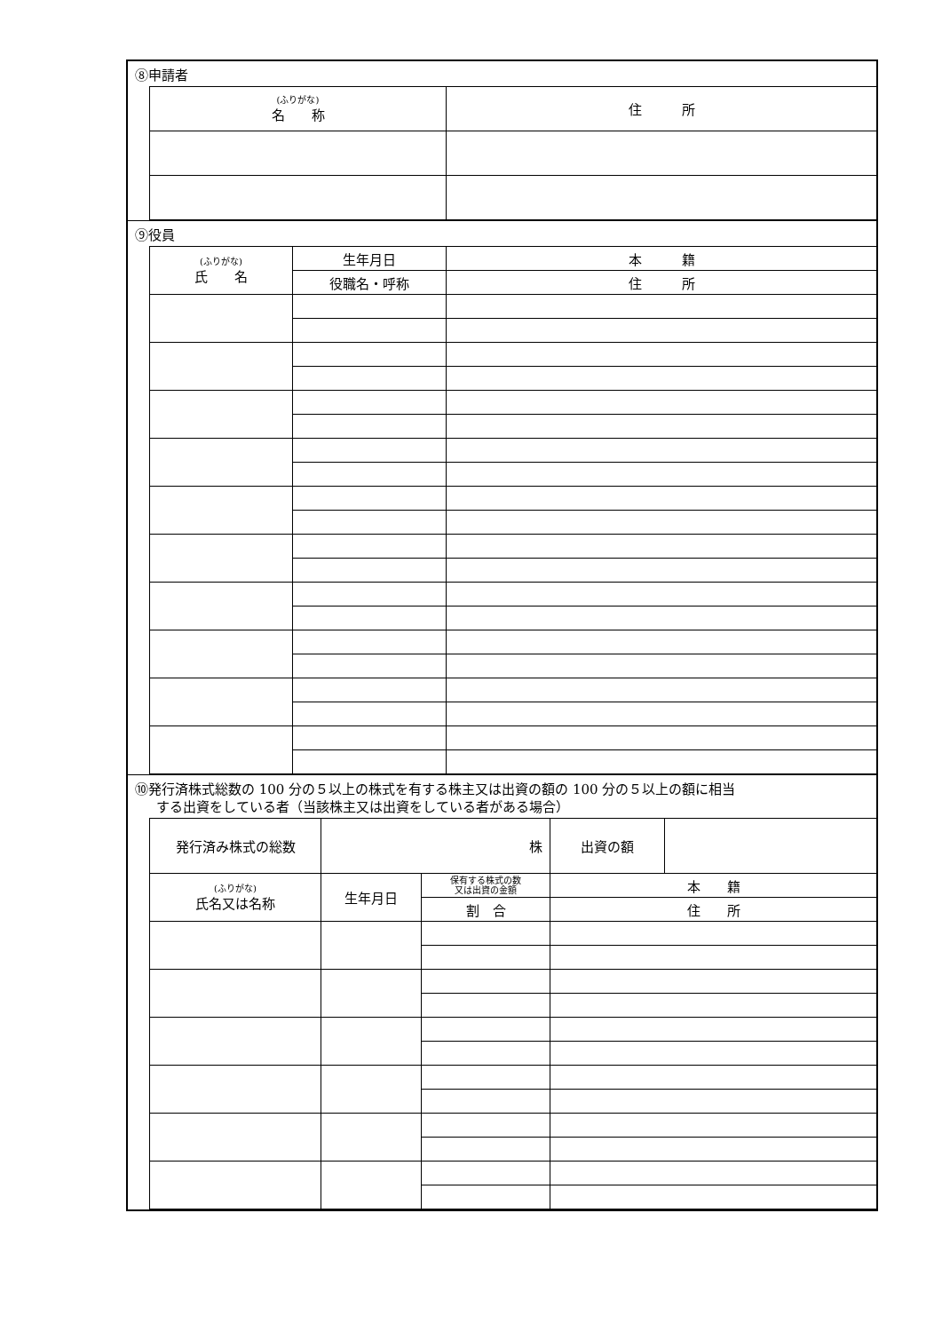⑧申請者
| (ふりがな) 名 称 | 住 所 |
| --- | --- |
⑨役員
| (ふりがな) 氏 名 | 生年月日 | 本 籍 |
| --- | --- | --- |
| | 役職名・呼称 | 住 所 |
⑩発行済株式総数の 100 分の５以上の株式を有する株主又は出資の額の 100 分の５以上の額に相当
する出資をしている者（当該株主又は出資をしている者がある場合）
| 発行済み株式の総数 | 株 | | 出資の額 | |
| (ふりがな) 氏名又は名称 | 生年月日 | 保有する株式の数 又は出資の金額 | 本 籍 | |
| | | 割 合 | 住 所 | |